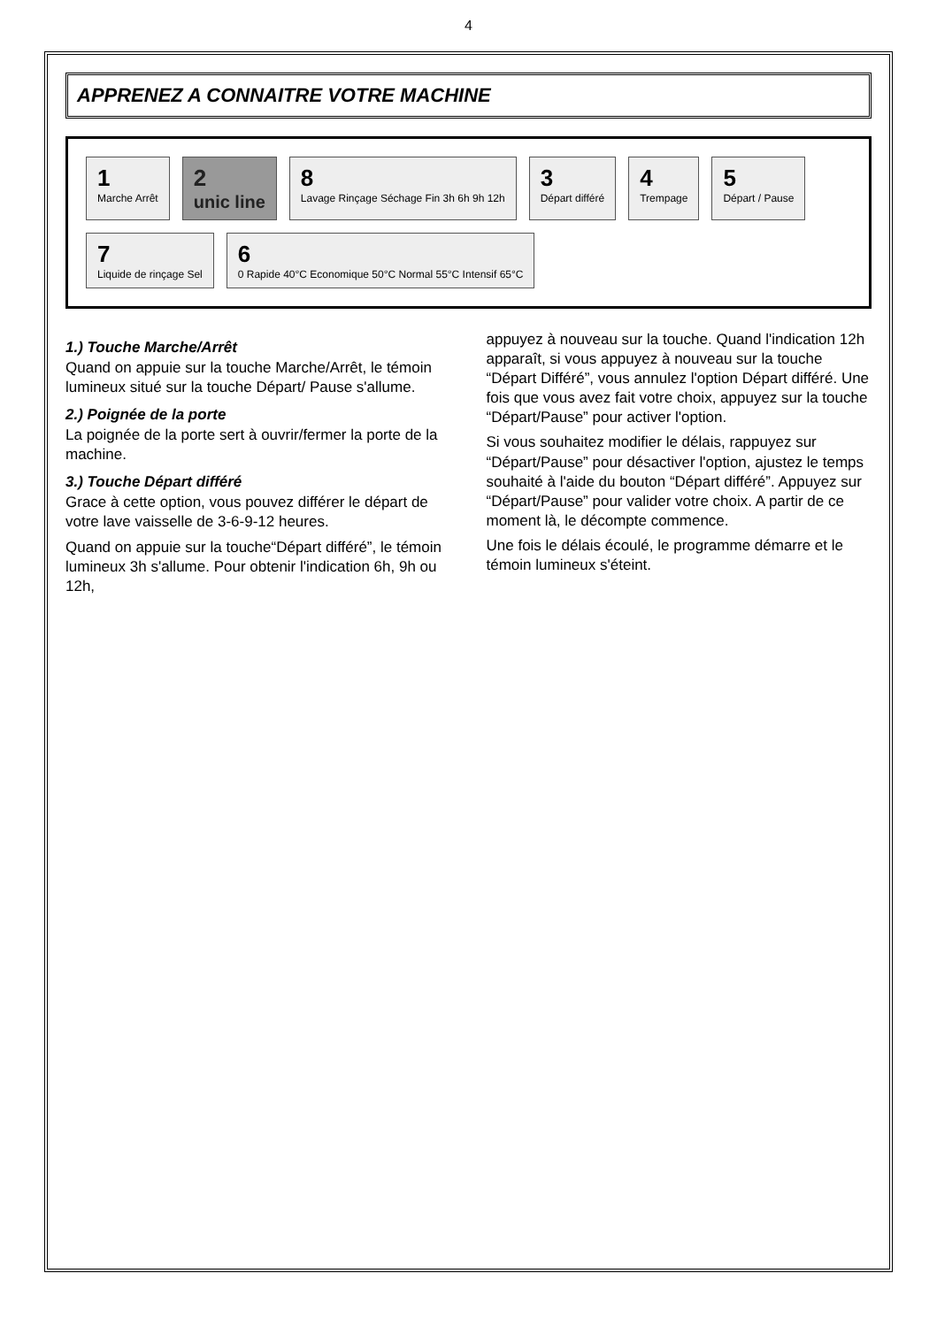4
APPRENEZ A CONNAITRE VOTRE MACHINE
1
Marche Arrêt
2
unic line
8
Lavage Rinçage Séchage Fin 3h 6h 9h 12h
3
Départ différé
4
Trempage
5
Départ / Pause
7
Liquide de rinçage Sel
6
0 Rapide 40°C Economique 50°C Normal 55°C Intensif 65°C
1.) Touche Marche/Arrêt
Quand on appuie sur la touche Marche/Arrêt, le témoin lumineux situé sur la touche Départ/ Pause s'allume.
2.) Poignée de la porte
La poignée de la porte sert à ouvrir/fermer la porte de la machine.
3.) Touche Départ différé
Grace à cette option, vous pouvez différer le départ de votre lave vaisselle de 3-6-9-12 heures.
Quand on appuie sur la touche“Départ différé”, le témoin lumineux 3h s'allume. Pour obtenir l'indication 6h, 9h ou 12h,
appuyez à nouveau sur la touche. Quand l'indication 12h apparaît, si vous appuyez à nouveau sur la touche “Départ Différé”, vous annulez l'option Départ différé. Une fois que vous avez fait votre choix, appuyez sur la touche “Départ/Pause” pour activer l'option.
Si vous souhaitez modifier le délais, rappuyez sur “Départ/Pause” pour désactiver l'option, ajustez le temps souhaité à l'aide du bouton “Départ différé”. Appuyez sur “Départ/Pause” pour valider votre choix. A partir de ce moment là, le décompte commence.
Une fois le délais écoulé, le programme démarre et le témoin lumineux s'éteint.